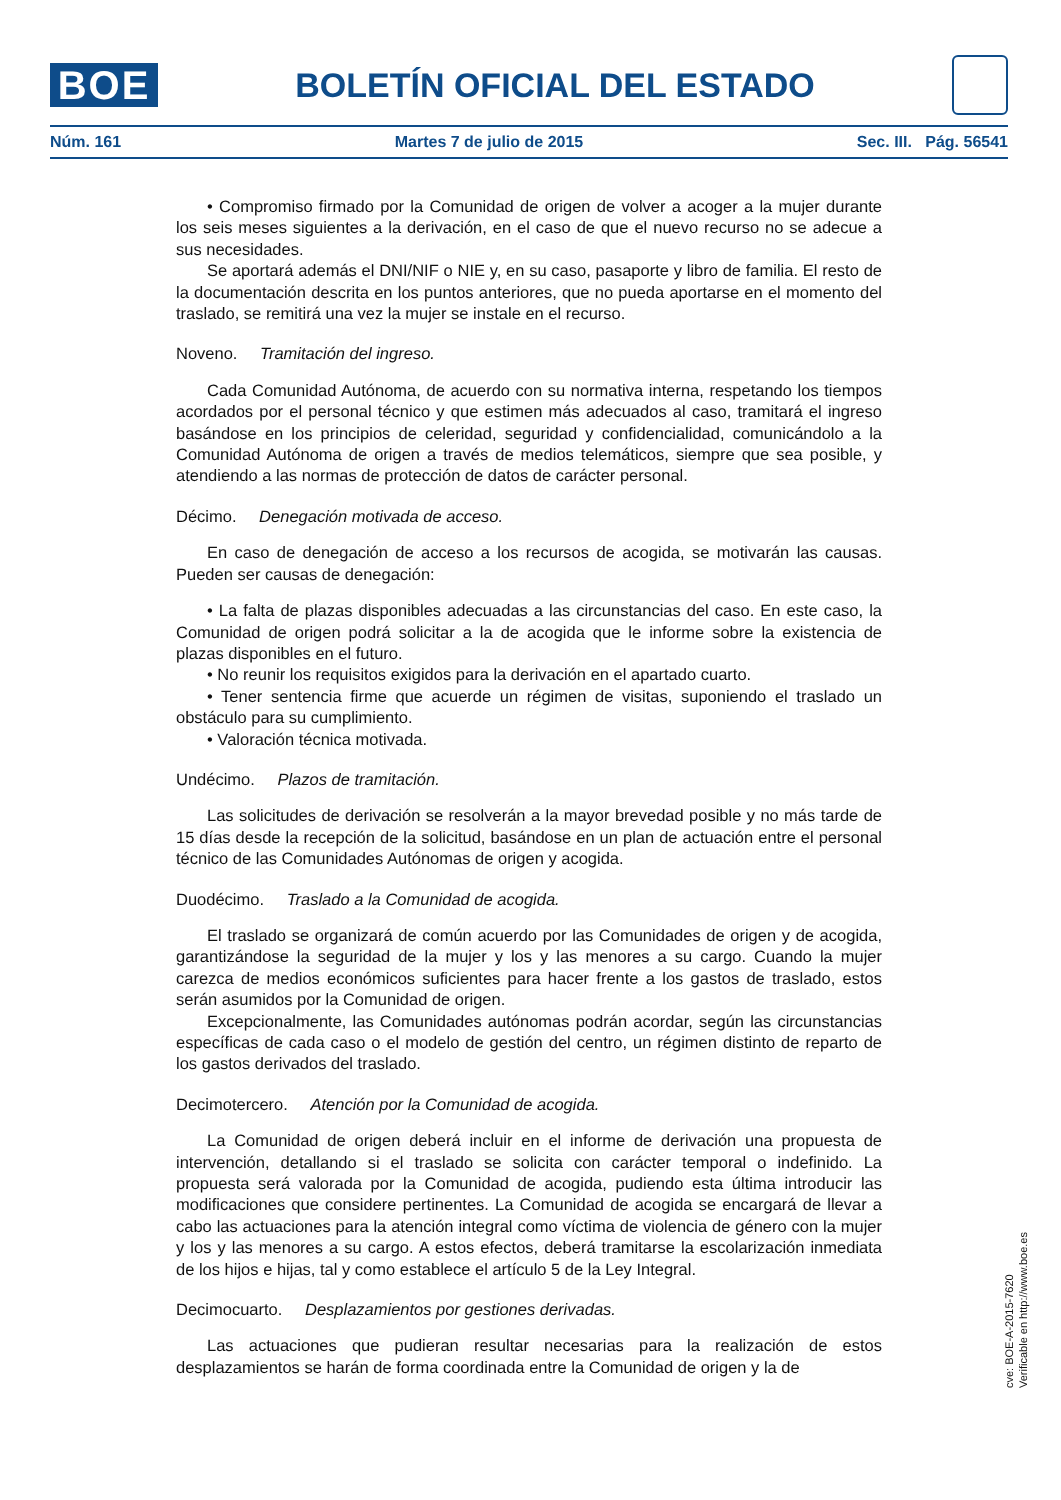BOE
BOLETÍN OFICIAL DEL ESTADO
Núm. 161 Martes 7 de julio de 2015 Sec. III. Pág. 56541
• Compromiso firmado por la Comunidad de origen de volver a acoger a la mujer durante los seis meses siguientes a la derivación, en el caso de que el nuevo recurso no se adecue a sus necesidades.
Se aportará además el DNI/NIF o NIE y, en su caso, pasaporte y libro de familia. El resto de la documentación descrita en los puntos anteriores, que no pueda aportarse en el momento del traslado, se remitirá una vez la mujer se instale en el recurso.
Noveno. Tramitación del ingreso.
Cada Comunidad Autónoma, de acuerdo con su normativa interna, respetando los tiempos acordados por el personal técnico y que estimen más adecuados al caso, tramitará el ingreso basándose en los principios de celeridad, seguridad y confidencialidad, comunicándolo a la Comunidad Autónoma de origen a través de medios telemáticos, siempre que sea posible, y atendiendo a las normas de protección de datos de carácter personal.
Décimo. Denegación motivada de acceso.
En caso de denegación de acceso a los recursos de acogida, se motivarán las causas. Pueden ser causas de denegación:
• La falta de plazas disponibles adecuadas a las circunstancias del caso. En este caso, la Comunidad de origen podrá solicitar a la de acogida que le informe sobre la existencia de plazas disponibles en el futuro.
• No reunir los requisitos exigidos para la derivación en el apartado cuarto.
• Tener sentencia firme que acuerde un régimen de visitas, suponiendo el traslado un obstáculo para su cumplimiento.
• Valoración técnica motivada.
Undécimo. Plazos de tramitación.
Las solicitudes de derivación se resolverán a la mayor brevedad posible y no más tarde de 15 días desde la recepción de la solicitud, basándose en un plan de actuación entre el personal técnico de las Comunidades Autónomas de origen y acogida.
Duodécimo. Traslado a la Comunidad de acogida.
El traslado se organizará de común acuerdo por las Comunidades de origen y de acogida, garantizándose la seguridad de la mujer y los y las menores a su cargo. Cuando la mujer carezca de medios económicos suficientes para hacer frente a los gastos de traslado, estos serán asumidos por la Comunidad de origen.
Excepcionalmente, las Comunidades autónomas podrán acordar, según las circunstancias específicas de cada caso o el modelo de gestión del centro, un régimen distinto de reparto de los gastos derivados del traslado.
Decimotercero. Atención por la Comunidad de acogida.
La Comunidad de origen deberá incluir en el informe de derivación una propuesta de intervención, detallando si el traslado se solicita con carácter temporal o indefinido. La propuesta será valorada por la Comunidad de acogida, pudiendo esta última introducir las modificaciones que considere pertinentes. La Comunidad de acogida se encargará de llevar a cabo las actuaciones para la atención integral como víctima de violencia de género con la mujer y los y las menores a su cargo. A estos efectos, deberá tramitarse la escolarización inmediata de los hijos e hijas, tal y como establece el artículo 5 de la Ley Integral.
Decimocuarto. Desplazamientos por gestiones derivadas.
Las actuaciones que pudieran resultar necesarias para la realización de estos desplazamientos se harán de forma coordinada entre la Comunidad de origen y la de
cve: BOE-A-2015-7620
Verificable en http://www.boe.es